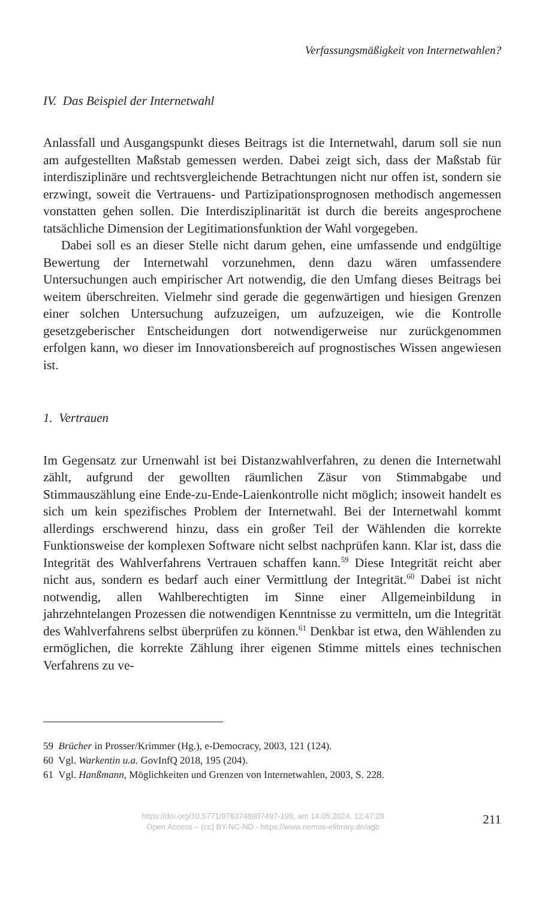Verfassungsmäßigkeit von Internetwahlen?
IV. Das Beispiel der Internetwahl
Anlassfall und Ausgangspunkt dieses Beitrags ist die Internetwahl, darum soll sie nun am aufgestellten Maßstab gemessen werden. Dabei zeigt sich, dass der Maßstab für interdisziplinäre und rechtsvergleichende Betrachtungen nicht nur offen ist, sondern sie erzwingt, soweit die Vertrauens- und Partizipationsprognosen methodisch angemessen vonstatten gehen sollen. Die Interdisziplinarität ist durch die bereits angesprochene tatsächliche Dimension der Legitimationsfunktion der Wahl vorgegeben.
Dabei soll es an dieser Stelle nicht darum gehen, eine umfassende und endgültige Bewertung der Internetwahl vorzunehmen, denn dazu wären umfassendere Untersuchungen auch empirischer Art notwendig, die den Umfang dieses Beitrags bei weitem überschreiten. Vielmehr sind gerade die gegenwärtigen und hiesigen Grenzen einer solchen Untersuchung aufzuzeigen, um aufzuzeigen, wie die Kontrolle gesetzgeberischer Entscheidungen dort notwendigerweise nur zurückgenommen erfolgen kann, wo dieser im Innovationsbereich auf prognostisches Wissen angewiesen ist.
1. Vertrauen
Im Gegensatz zur Urnenwahl ist bei Distanzwahlverfahren, zu denen die Internetwahl zählt, aufgrund der gewollten räumlichen Zäsur von Stimmabgabe und Stimmauszählung eine Ende-zu-Ende-Laienkontrolle nicht möglich; insoweit handelt es sich um kein spezifisches Problem der Internetwahl. Bei der Internetwahl kommt allerdings erschwerend hinzu, dass ein großer Teil der Wählenden die korrekte Funktionsweise der komplexen Software nicht selbst nachprüfen kann. Klar ist, dass die Integrität des Wahlverfahrens Vertrauen schaffen kann.<sup>59</sup> Diese Integrität reicht aber nicht aus, sondern es bedarf auch einer Vermittlung der Integrität.<sup>60</sup> Dabei ist nicht notwendig, allen Wahlberechtigten im Sinne einer Allgemeinbildung in jahrzehntelangen Prozessen die notwendigen Kenntnisse zu vermitteln, um die Integrität des Wahlverfahrens selbst überprüfen zu können.<sup>61</sup> Denkbar ist etwa, den Wählenden zu ermöglichen, die korrekte Zählung ihrer eigenen Stimme mittels eines technischen Verfahrens zu ve-
59 Brücher in Prosser/Krimmer (Hg.), e-Democracy, 2003, 121 (124).
60 Vgl. Warkentin u.a. GovInfQ 2018, 195 (204).
61 Vgl. Hanßmann, Möglichkeiten und Grenzen von Internetwahlen, 2003, S. 228.
https://doi.org/10.5771/9783748907497-199, am 14.05.2024, 12:47:28
Open Access – (cc) BY-NC-ND - https://www.nomos-elibrary.de/agb
211